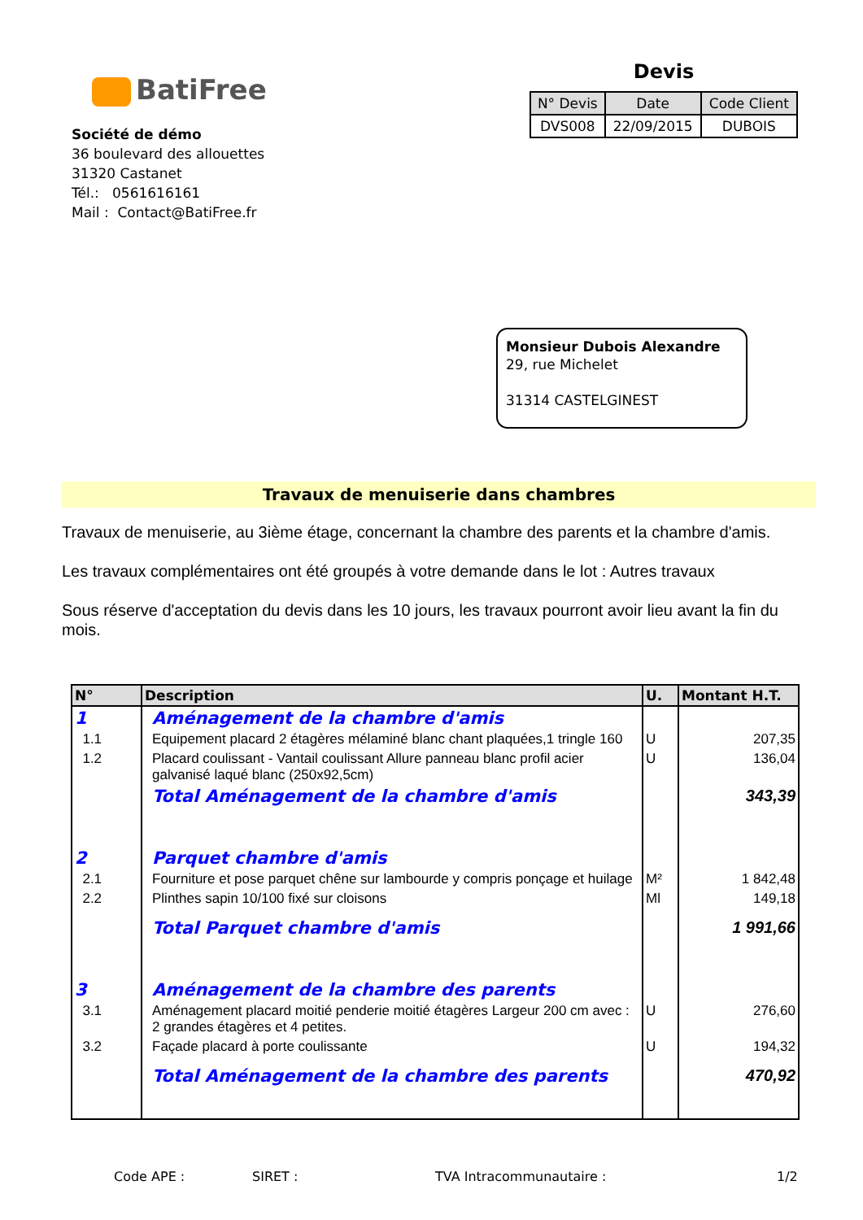BatiFree
Société de démo
36 boulevard des allouettes
31320 Castanet
Tél.: 0561616161
Mail : Contact@BatiFree.fr
Devis
| N° Devis | Date | Code Client |
| --- | --- | --- |
| DVS008 | 22/09/2015 | DUBOIS |
Monsieur Dubois Alexandre
29, rue Michelet
31314 CASTELGINEST
Travaux de menuiserie dans chambres
Travaux de menuiserie, au 3ième étage, concernant la chambre des parents et la chambre d'amis.
Les travaux complémentaires ont été groupés à votre demande dans le lot : Autres travaux
Sous réserve d'acceptation du devis dans les 10 jours, les travaux pourront avoir lieu avant la fin du mois.
| N° | Description | U. | Montant H.T. |
| --- | --- | --- | --- |
| 1 | Aménagement de la chambre d'amis | | |
| 1.1 | Equipement placard 2 étagères mélaminé blanc chant plaquées,1 tringle 160 | U | 207,35 |
| 1.2 | Placard coulissant - Vantail coulissant Allure panneau blanc profil acier galvanisé laqué blanc (250x92,5cm) | U | 136,04 |
| | Total Aménagement de la chambre d'amis | | 343,39 |
| 2 | Parquet chambre d'amis | | |
| 2.1 | Fourniture et pose parquet chêne sur lambourde y compris ponçage et huilage | M² | 1 842,48 |
| 2.2 | Plinthes sapin 10/100 fixé sur cloisons | Ml | 149,18 |
| | Total Parquet chambre d'amis | | 1 991,66 |
| 3 | Aménagement de la chambre des parents | | |
| 3.1 | Aménagement placard moitié penderie moitié étagères Largeur 200 cm avec : 2 grandes étagères et 4 petites. | U | 276,60 |
| 3.2 | Façade placard à porte coulissante | U | 194,32 |
| | Total Aménagement de la chambre des parents | | 470,92 |
Code APE : SIRET : TVA Intracommunautaire : 1/2